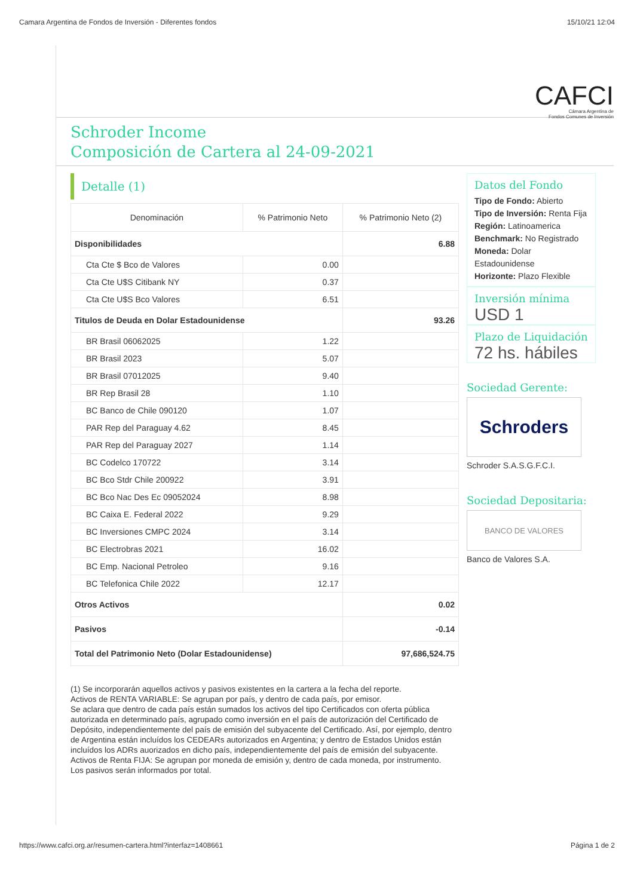Camara Argentina de Fondos de Inversión - Diferentes fondos 15/10/21 12:04
CAFCI
Cámara Argentina de
Fondos Comunes de Inversión
Schroder Income
Composición de Cartera al 24-09-2021
Detalle (1)
| Denominación | % Patrimonio Neto | % Patrimonio Neto (2) |
| --- | --- | --- |
| Disponibilidades | | 6.88 |
| Cta Cte $ Bco de Valores | 0.00 | |
| Cta Cte U$S Citibank NY | 0.37 | |
| Cta Cte U$S Bco Valores | 6.51 | |
| Titulos de Deuda en Dolar Estadounidense | | 93.26 |
| BR Brasil 06062025 | 1.22 | |
| BR Brasil 2023 | 5.07 | |
| BR Brasil 07012025 | 9.40 | |
| BR Rep Brasil 28 | 1.10 | |
| BC Banco de Chile 090120 | 1.07 | |
| PAR Rep del Paraguay 4.62 | 8.45 | |
| PAR Rep del Paraguay 2027 | 1.14 | |
| BC Codelco 170722 | 3.14 | |
| BC Bco Stdr Chile 200922 | 3.91 | |
| BC Bco Nac Des Ec 09052024 | 8.98 | |
| BC Caixa E. Federal 2022 | 9.29 | |
| BC Inversiones CMPC 2024 | 3.14 | |
| BC Electrobras 2021 | 16.02 | |
| BC Emp. Nacional Petroleo | 9.16 | |
| BC Telefonica Chile 2022 | 12.17 | |
| Otros Activos | | 0.02 |
| Pasivos | | -0.14 |
| Total del Patrimonio Neto (Dolar Estadounidense) | | 97,686,524.75 |
(1) Se incorporarán aquellos activos y pasivos existentes en la cartera a la fecha del reporte.
Activos de RENTA VARIABLE: Se agrupan por país, y dentro de cada país, por emisor.
Se aclara que dentro de cada país están sumados los activos del tipo Certificados con oferta pública autorizada en determinado país, agrupado como inversión en el país de autorización del Certificado de Depósito, independientemente del país de emisión del subyacente del Certificado. Así, por ejemplo, dentro de Argentina están incluídos los CEDEARs autorizados en Argentina; y dentro de Estados Unidos están incluídos los ADRs auorizados en dicho país, independientemente del país de emisión del subyacente.
Activos de Renta FIJA: Se agrupan por moneda de emisión y, dentro de cada moneda, por instrumento.
Los pasivos serán informados por total.
Datos del Fondo
Tipo de Fondo: Abierto
Tipo de Inversión: Renta Fija
Región: Latinoamerica
Benchmark: No Registrado
Moneda: Dolar Estadounidense
Horizonte: Plazo Flexible
Inversión mínima
USD 1
Plazo de Liquidación
72 hs. hábiles
Sociedad Gerente:
Schroders
Schroder S.A.S.G.F.C.I.
Sociedad Depositaria:
BANCO DE VALORES
Banco de Valores S.A.
https://www.cafci.org.ar/resumen-cartera.html?interfaz=1408661 Página 1 de 2